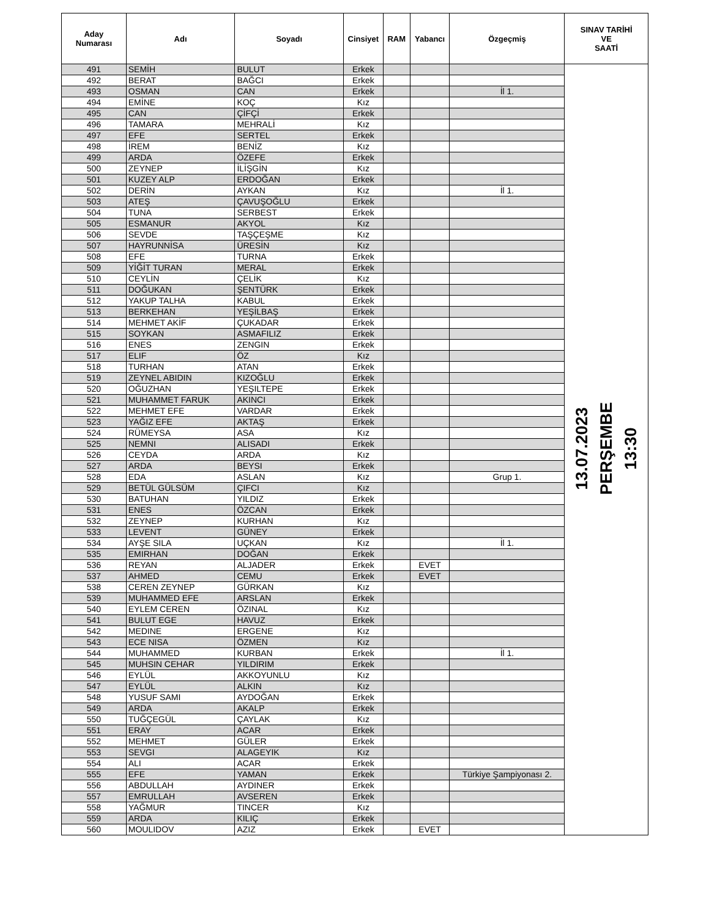| Aday Numarası | Adı | Soyadı | Cinsiyet | RAM | Yabancı | Özgeçmiş | SINAV TARİHİ VE SAATİ |
| --- | --- | --- | --- | --- | --- | --- | --- |
| 491 | SEMİH | BULUT | Erkek | | | | 13.07.2023 PERŞEMBE 13:30 |
| 492 | BERAT | BAĞCI | Erkek | | | | |
| 493 | OSMAN | CAN | Erkek | | | İl 1. | |
| 494 | EMİNE | KOÇ | Kız | | | | |
| 495 | CAN | ÇİFÇİ | Erkek | | | | |
| 496 | TAMARA | MEHRALİ | Kız | | | | |
| 497 | EFE | SERTEL | Erkek | | | | |
| 498 | İREM | BENİZ | Kız | | | | |
| 499 | ARDA | ÖZEFE | Erkek | | | | |
| 500 | ZEYNEP | İLİŞGİN | Kız | | | | |
| 501 | KUZEY ALP | ERDOĞAN | Erkek | | | | |
| 502 | DERİN | AYKAN | Kız | | | İl 1. | |
| 503 | ATEŞ | ÇAVUŞOĞLU | Erkek | | | | |
| 504 | TUNA | SERBEST | Erkek | | | | |
| 505 | ESMANUR | AKYOL | Kız | | | | |
| 506 | SEVDE | TAŞÇEŞME | Kız | | | | |
| 507 | HAYRUNNİSA | ÜRESİN | Kız | | | | |
| 508 | EFE | TURNA | Erkek | | | | |
| 509 | YİĞİT TURAN | MERAL | Erkek | | | | |
| 510 | CEYLİN | ÇELİK | Kız | | | | |
| 511 | DOĞUKAN | ŞENTÜRK | Erkek | | | | |
| 512 | YAKUP TALHA | KABUL | Erkek | | | | |
| 513 | BERKEHAN | YEŞİLBAŞ | Erkek | | | | |
| 514 | MEHMET AKİF | ÇUKADAR | Erkek | | | | |
| 515 | SOYKAN | ASMAFILIZ | Erkek | | | | |
| 516 | ENES | ZENGIN | Erkek | | | | |
| 517 | ELIF | ÖZ | Kız | | | | |
| 518 | TURHAN | ATAN | Erkek | | | | |
| 519 | ZEYNEL ABIDIN | KIZOĞLU | Erkek | | | | |
| 520 | OĞUZHAN | YEŞILTEPE | Erkek | | | | |
| 521 | MUHAMMET FARUK | AKINCI | Erkek | | | | |
| 522 | MEHMET EFE | VARDAR | Erkek | | | | |
| 523 | YAĞIZ EFE | AKTAŞ | Erkek | | | | |
| 524 | RÜMEYSA | ASA | Kız | | | | |
| 525 | NEMNI | ALISADI | Erkek | | | | |
| 526 | CEYDA | ARDA | Kız | | | | |
| 527 | ARDA | BEYSI | Erkek | | | | |
| 528 | EDA | ASLAN | Kız | | | Grup 1. | |
| 529 | BETÜL GÜLSÜM | ÇIFCI | Kız | | | | |
| 530 | BATUHAN | YILDIZ | Erkek | | | | |
| 531 | ENES | ÖZCAN | Erkek | | | | |
| 532 | ZEYNEP | KURHAN | Kız | | | | |
| 533 | LEVENT | GÜNEY | Erkek | | | | |
| 534 | AYŞE SILA | UÇKAN | Kız | | | İl 1. | |
| 535 | EMIRHAN | DOĞAN | Erkek | | | | |
| 536 | REYAN | ALJADER | Erkek | | EVET | | |
| 537 | AHMED | CEMU | Erkek | | EVET | | |
| 538 | CEREN ZEYNEP | GÜRKAN | Kız | | | | |
| 539 | MUHAMMED EFE | ARSLAN | Erkek | | | | |
| 540 | EYLEM CEREN | ÖZINAL | Kız | | | | |
| 541 | BULUT EGE | HAVUZ | Erkek | | | | |
| 542 | MEDINE | ERGENE | Kız | | | | |
| 543 | ECE NISA | ÖZMEN | Kız | | | | |
| 544 | MUHAMMED | KURBAN | Erkek | | | İl 1. | |
| 545 | MUHSIN CEHAR | YILDIRIM | Erkek | | | | |
| 546 | EYLÜL | AKKOYUNLU | Kız | | | | |
| 547 | EYLÜL | ALKIN | Kız | | | | |
| 548 | YUSUF SAMI | AYDOĞAN | Erkek | | | | |
| 549 | ARDA | AKALP | Erkek | | | | |
| 550 | TUĞÇEGÜL | ÇAYLAK | Kız | | | | |
| 551 | ERAY | ACAR | Erkek | | | | |
| 552 | MEHMET | GÜLER | Erkek | | | | |
| 553 | SEVGI | ALAGEYIK | Kız | | | | |
| 554 | ALI | ACAR | Erkek | | | | |
| 555 | EFE | YAMAN | Erkek | | | Türkiye Şampiyonası 2. | |
| 556 | ABDULLAH | AYDINER | Erkek | | | | |
| 557 | EMRULLAH | AVSEREN | Erkek | | | | |
| 558 | YAĞMUR | TINCER | Kız | | | | |
| 559 | ARDA | KILIÇ | Erkek | | | | |
| 560 | MOULIDOV | AZIZ | Erkek | | EVET | | |